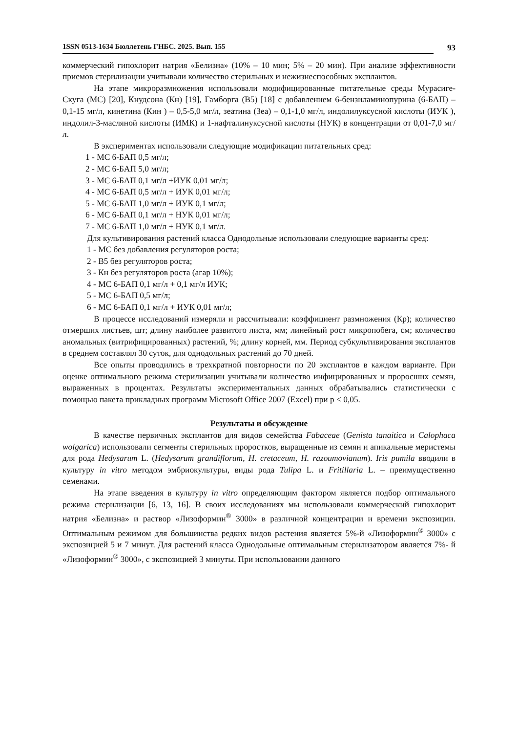1SSN 0513-1634 Бюллетень ГНБС. 2025. Вып. 155 93
коммерческий гипохлорит натрия «Белизна» (10% – 10 мин; 5% – 20 мин). При анализе эффективности приемов стерилизации учитывали количество стерильных и нежизнеспособных эксплантов.
На этапе микроразмножения использовали модифицированные питательные среды Мурасиге-Скуга (МС) [20], Кнудсона (Кн) [19], Гамборга (В5) [18] с добавлением 6-бензиламинопурина (6-БАП) – 0,1-15 мг/л, кинетина (Кин ) – 0,5-5,0 мг/л, зеатина (Зеа) – 0,1-1,0 мг/л, индолилуксусной кислоты (ИУК ), индолил-3-масляной кислоты (ИМК) и 1-нафталинуксусной кислоты (НУК) в концентрации от 0,01-7,0 мг/л.
В экспериментах использовали следующие модификации питательных сред:
1 - МС 6-БАП 0,5 мг/л;
2 - МС 6-БАП 5,0 мг/л;
3 - МС 6-БАП 0,1 мг/л +ИУК 0,01 мг/л;
4 - МС 6-БАП 0,5 мг/л + ИУК 0,01 мг/л;
5 - МС 6-БАП 1,0 мг/л + ИУК 0,1 мг/л;
6 - МС 6-БАП 0,1 мг/л + НУК 0,01 мг/л;
7 - МС 6-БАП 1,0 мг/л + НУК 0,1 мг/л.
Для культивирования растений класса Однодольные использовали следующие варианты сред:
1 - МС без добавления регуляторов роста;
2 - В5 без регуляторов роста;
3 - Кн без регуляторов роста (агар 10%);
4 - МС 6-БАП 0,1 мг/л + 0,1 мг/л ИУК;
5 - МС 6-БАП 0,5 мг/л;
6 - МС 6-БАП 0,1 мг/л + ИУК 0,01 мг/л;
В процессе исследований измеряли и рассчитывали: коэффициент размножения (Кр); количество отмерших листьев, шт; длину наиболее развитого листа, мм; линейный рост микропобега, см; количество аномальных (витрифицированных) растений, %; длину корней, мм. Период субкультивирования эксплантов в среднем составлял 30 суток, для однодольных растений до 70 дней.
Все опыты проводились в трехкратной повторности по 20 эксплантов в каждом варианте. При оценке оптимального режима стерилизации учитывали количество инфицированных и проросших семян, выраженных в процентах. Результаты экспериментальных данных обрабатывались статистически с помощью пакета прикладных программ Microsoft Office 2007 (Excel) при p < 0,05.
Результаты и обсуждение
В качестве первичных эксплантов для видов семейства Fabaceae (Genista tanaitica и Calophaca wolgarica) использовали сегменты стерильных проростков, выращенные из семян и апикальные меристемы для рода Hedysarum L. (Hedysarum grandiflorum, H. cretaceum, H. razoumovianum). Iris pumila вводили в культуру in vitro методом эмбриокультуры, виды рода Tulipa L. и Fritillaria L. – преимущественно семенами.
На этапе введения в культуру in vitro определяющим фактором является подбор оптимального режима стерилизации [6, 13, 16]. В своих исследованиях мы использовали коммерческий гипохлорит натрия «Белизна» и раствор «Лизоформин<sup>®</sup> 3000» в различной концентрации и времени экспозиции. Оптимальным режимом для большинства редких видов растения является 5%-й «Лизоформин<sup>®</sup> 3000» с экспозицией 5 и 7 минут. Для растений класса Однодольные оптимальным стерилизатором является 7%- й «Лизоформин<sup>®</sup> 3000», с экспозицией 3 минуты. При использовании данного